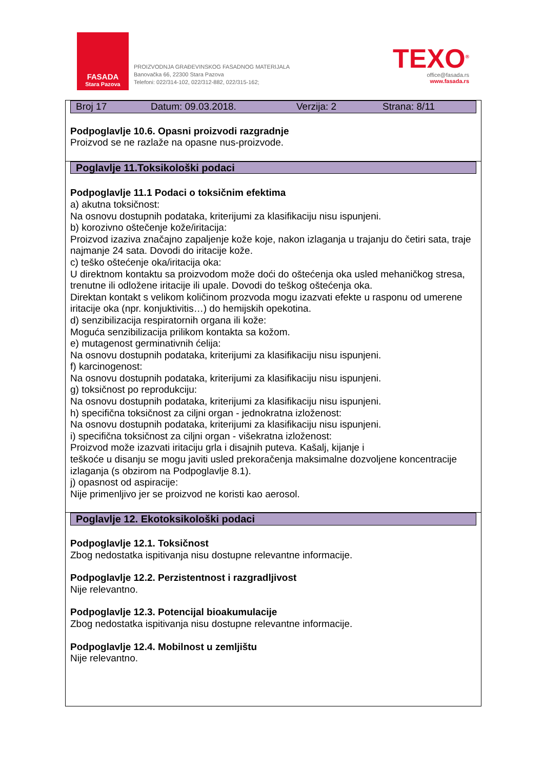FASADA
Stara Pazova
PROIZVODNJA GRAĐEVINSKOG FASADNOG MATERIJALA
Banovačka 66, 22300 Stara Pazova
Telefoni: 022/314-102, 022/312-882, 022/315-162;
TEXO<sup>®</sup>
office@fasada.rs
www.fasada.rs
Broj 17 Datum: 09.03.2018. Verzija: 2 Strana: 8/11
Podpoglavlje 10.6. Opasni proizvodi razgradnje
Proizvod se ne razlaže na opasne nus-proizvode.
Poglavlje 11.Toksikološki podaci
Podpoglavlje 11.1 Podaci o toksičnim efektima
a) akutna toksičnost:
Na osnovu dostupnih podataka, kriterijumi za klasifikaciju nisu ispunjeni.
b) korozivno oštečenje kože/iritacija:
Proizvod izaziva značajno zapaljenje kože koje, nakon izlaganja u trajanju do četiri sata, traje najmanje 24 sata. Dovodi do iritacije kože.
c) teško oštećenje oka/iritacija oka:
U direktnom kontaktu sa proizvodom može doći do oštećenja oka usled mehaničkog stresa, trenutne ili odložene iritacije ili upale. Dovodi do teškog oštećenja oka.
Direktan kontakt s velikom količinom prozvoda mogu izazvati efekte u rasponu od umerene iritacije oka (npr. konjuktivitis…) do hemijskih opekotina.
d) senzibilizacija respiratornih organa ili kože:
Moguća senzibilizacija prilikom kontakta sa kožom.
e) mutagenost germinativnih ćelija:
Na osnovu dostupnih podataka, kriterijumi za klasifikaciju nisu ispunjeni.
f) karcinogenost:
Na osnovu dostupnih podataka, kriterijumi za klasifikaciju nisu ispunjeni.
g) toksičnost po reprodukciju:
Na osnovu dostupnih podataka, kriterijumi za klasifikaciju nisu ispunjeni.
h) specifična toksičnost za ciljni organ - jednokratna izloženost:
Na osnovu dostupnih podataka, kriterijumi za klasifikaciju nisu ispunjeni.
i) specifična toksičnost za ciljni organ - višekratna izloženost:
Proizvod može izazvati iritaciju grla i disajnih puteva. Kašalj, kijanje i
teškoće u disanju se mogu javiti usled prekoračenja maksimalne dozvoljene koncentracije izlaganja (s obzirom na Podpoglavlje 8.1).
j) opasnost od aspiracije:
Nije primenljivo jer se proizvod ne koristi kao aerosol.
Poglavlje 12. Ekotoksikološki podaci
Podpoglavlje 12.1. Toksičnost
Zbog nedostatka ispitivanja nisu dostupne relevantne informacije.
Podpoglavlje 12.2. Perzistentnost i razgradljivost
Nije relevantno.
Podpoglavlje 12.3. Potencijal bioakumulacije
Zbog nedostatka ispitivanja nisu dostupne relevantne informacije.
Podpoglavlje 12.4. Mobilnost u zemljištu
Nije relevantno.